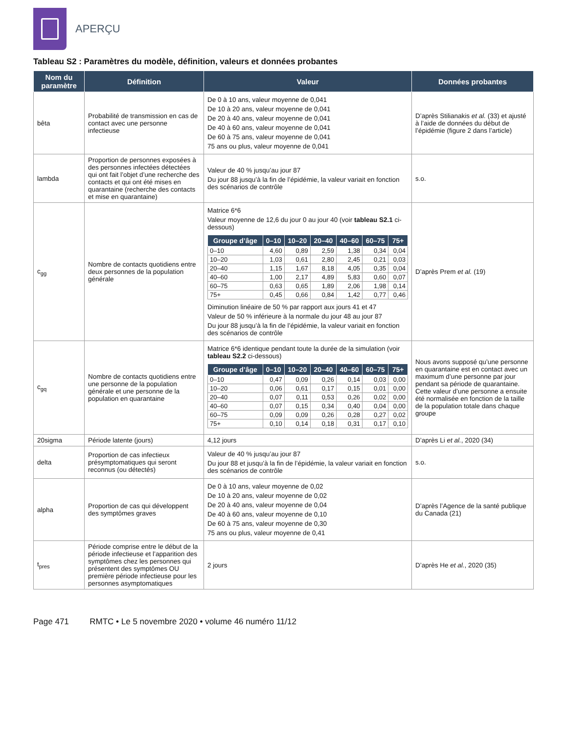APERÇU
Tableau S2 : Paramètres du modèle, définition, valeurs et données probantes
| Nom du paramètre | Définition | Valeur | Données probantes |
| --- | --- | --- | --- |
| bêta | Probabilité de transmission en cas de contact avec une personne infectieuse | De 0 à 10 ans, valeur moyenne de 0,041 De 10 à 20 ans, valeur moyenne de 0,041 De 20 à 40 ans, valeur moyenne de 0,041 De 40 à 60 ans, valeur moyenne de 0,041 De 60 à 75 ans, valeur moyenne de 0,041 75 ans ou plus, valeur moyenne de 0,041 | D’après Stilianakis et al. (33) et ajusté à l’aide de données du début de l’épidémie (figure 2 dans l’article) |
| lambda | Proportion de personnes exposées à des personnes infectées détectées qui ont fait l’objet d’une recherche des contacts et qui ont été mises en quarantaine (recherche des contacts et mise en quarantaine) | Valeur de 40 % jusqu’au jour 87 Du jour 88 jusqu’à la fin de l’épidémie, la valeur variait en fonction des scénarios de contrôle | s.o. |
| c<sub>gg</sub> | Nombre de contacts quotidiens entre deux personnes de la population générale | Matrice 6*6 Valeur moyenne de 12,6 du jour 0 au jour 40 (voir tableau S2.1 ci-dessous) / Groupe d’âge / 0–10 / 10–20 / 20–40 / 40–60 / 60–75 / 75+ / / --- / --- / --- / --- / --- / --- / --- / / 0–10 / 4,60 / 0,89 / 2,59 / 1,38 / 0,34 / 0,04 / / 10–20 / 1,03 / 0,61 / 2,80 / 2,45 / 0,21 / 0,03 / / 20–40 / 1,15 / 1,67 / 8,18 / 4,05 / 0,35 / 0,04 / / 40–60 / 1,00 / 2,17 / 4,89 / 5,83 / 0,60 / 0,07 / / 60–75 / 0,63 / 0,65 / 1,89 / 2,06 / 1,98 / 0,14 / / 75+ / 0,45 / 0,66 / 0,84 / 1,42 / 0,77 / 0,46 / Diminution linéaire de 50 % par rapport aux jours 41 et 47 Valeur de 50 % inférieure à la normale du jour 48 au jour 87 Du jour 88 jusqu’à la fin de l’épidémie, la valeur variait en fonction des scénarios de contrôle | D’après Prem et al. (19) |
| c<sub>gq</sub> | Nombre de contacts quotidiens entre une personne de la population générale et une personne de la population en quarantaine | Matrice 6*6 identique pendant toute la durée de la simulation (voir tableau S2.2 ci-dessous) / Groupe d’âge / 0–10 / 10–20 / 20–40 / 40–60 / 60–75 / 75+ / / --- / --- / --- / --- / --- / --- / --- / / 0–10 / 0,47 / 0,09 / 0,26 / 0,14 / 0,03 / 0,00 / / 10–20 / 0,06 / 0,61 / 0,17 / 0,15 / 0,01 / 0,00 / / 20–40 / 0,07 / 0,11 / 0,53 / 0,26 / 0,02 / 0,00 / / 40–60 / 0,07 / 0,15 / 0,34 / 0,40 / 0,04 / 0,00 / / 60–75 / 0,09 / 0,09 / 0,26 / 0,28 / 0,27 / 0,02 / / 75+ / 0,10 / 0,14 / 0,18 / 0,31 / 0,17 / 0,10 / | Nous avons supposé qu’une personne en quarantaine est en contact avec un maximum d’une personne par jour pendant sa période de quarantaine. Cette valeur d’une personne a ensuite été normalisée en fonction de la taille de la population totale dans chaque groupe |
| 20sigma | Période latente (jours) | 4,12 jours | D’après Li et al. , 2020 (34) |
| delta | Proportion de cas infectieux présymptomatiques qui seront reconnus (ou détectés) | Valeur de 40 % jusqu’au jour 87 Du jour 88 et jusqu’à la fin de l’épidémie, la valeur variait en fonction des scénarios de contrôle | s.o. |
| alpha | Proportion de cas qui développent des symptômes graves | De 0 à 10 ans, valeur moyenne de 0,02 De 10 à 20 ans, valeur moyenne de 0,02 De 20 à 40 ans, valeur moyenne de 0,04 De 40 à 60 ans, valeur moyenne de 0,10 De 60 à 75 ans, valeur moyenne de 0,30 75 ans ou plus, valeur moyenne de 0,41 | D’après l’Agence de la santé publique du Canada (21) |
| t<sub>pres</sub> | Période comprise entre le début de la période infectieuse et l’apparition des symptômes chez les personnes qui présentent des symptômes OU première période infectieuse pour les personnes asymptomatiques | 2 jours | D’après He et al. , 2020 (35) |
Page 471 RMTC • Le 5 novembre 2020 • volume 46 numéro 11/12